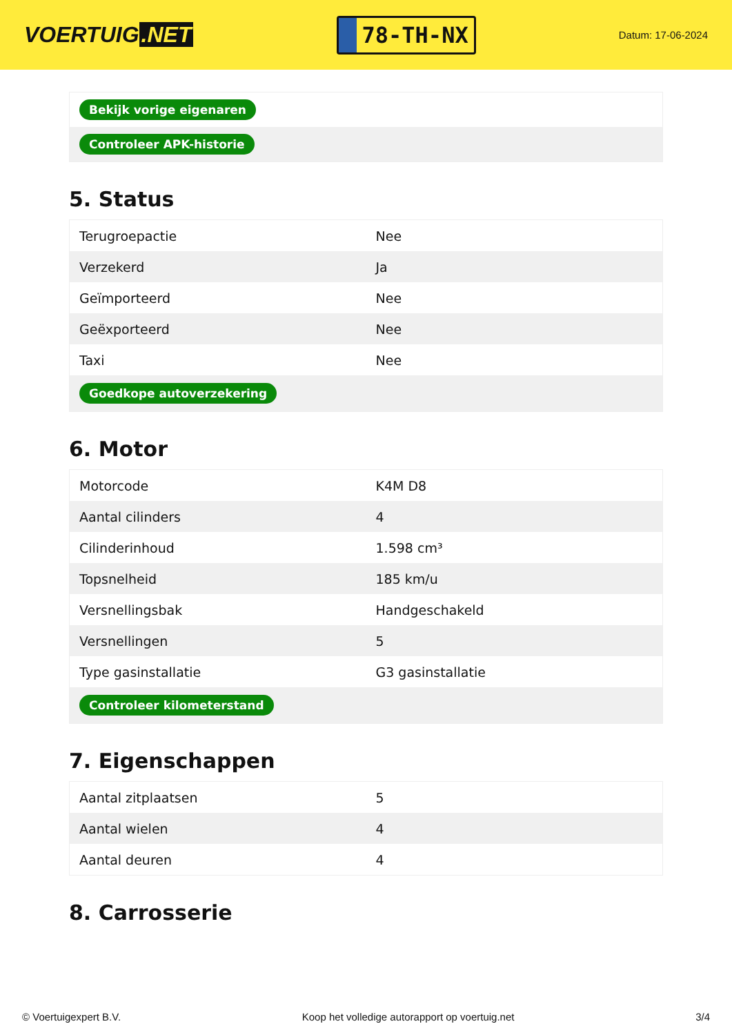VOERTUIG.NET
78-TH-NX
Datum: 17-06-2024
| Bekijk vorige eigenaren |
| Controleer APK-historie |
5. Status
| Terugroepactie | Nee |
| Verzekerd | Ja |
| Geïmporteerd | Nee |
| Geëxporteerd | Nee |
| Taxi | Nee |
| Goedkope autoverzekering | |
6. Motor
| Motorcode | K4M D8 |
| Aantal cilinders | 4 |
| Cilinderinhoud | 1.598 cm³ |
| Topsnelheid | 185 km/u |
| Versnellingsbak | Handgeschakeld |
| Versnellingen | 5 |
| Type gasinstallatie | G3 gasinstallatie |
| Controleer kilometerstand | |
7. Eigenschappen
| Aantal zitplaatsen | 5 |
| Aantal wielen | 4 |
| Aantal deuren | 4 |
8. Carrosserie
© Voertuigexpert B.V. Koop het volledige autorapport op voertuig.net 3/4